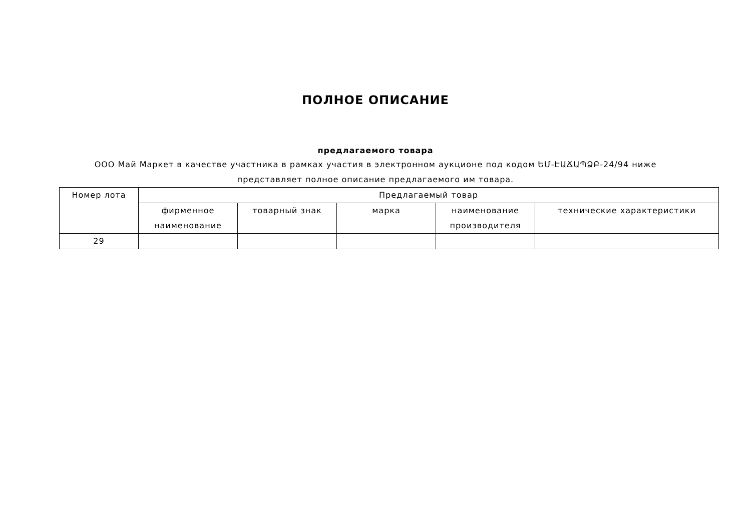ПОЛНОЕ ОПИСАНИЕ
предлагаемого товара
ООО Май Маркет в качестве участника в рамках участия в электронном аукционе под кодом ԵՄ-ԷԱՃԱՊՁԲ-24/94 ниже представляет полное описание предлагаемого им товара.
| Номер лота | Предлагаемый товар | | | | |
| --- | --- | --- | --- | --- | --- |
| | фирменное наименование | товарный знак | марка | наименование производителя | технические характеристики |
| 29 | | | | | |